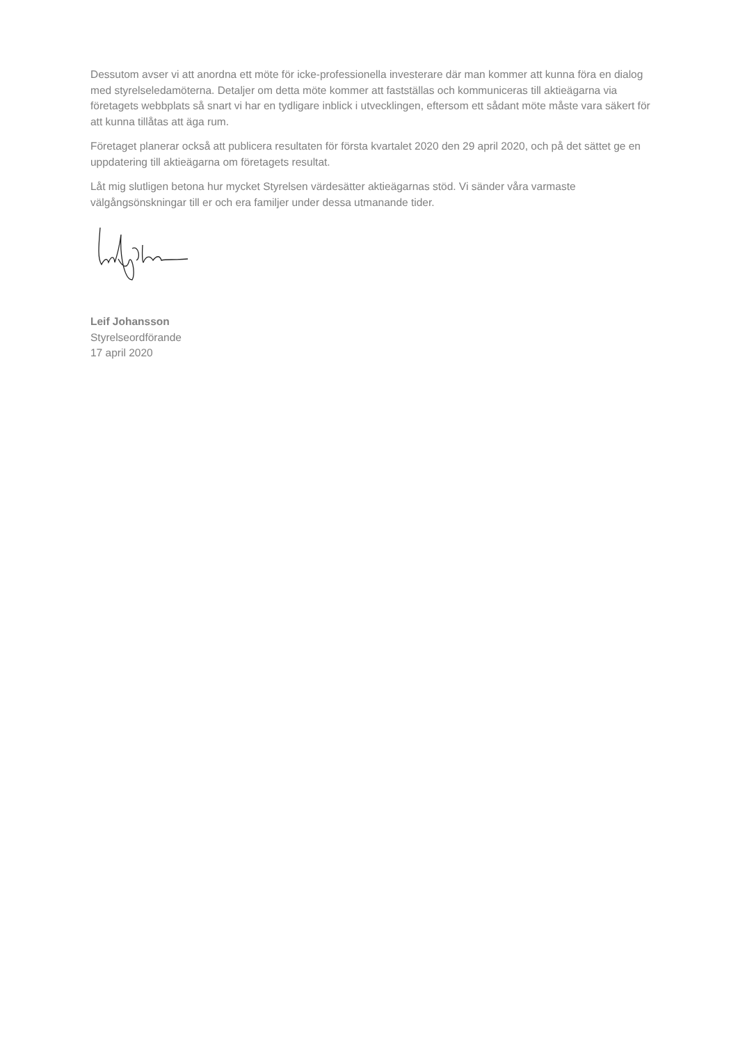Dessutom avser vi att anordna ett möte för icke-professionella investerare där man kommer att kunna föra en dialog med styrelseledamöterna. Detaljer om detta möte kommer att fastställas och kommuniceras till aktieägarna via företagets webbplats så snart vi har en tydligare inblick i utvecklingen, eftersom ett sådant möte måste vara säkert för att kunna tillåtas att äga rum.
Företaget planerar också att publicera resultaten för första kvartalet 2020 den 29 april 2020, och på det sättet ge en uppdatering till aktieägarna om företagets resultat.
Låt mig slutligen betona hur mycket Styrelsen värdesätter aktieägarnas stöd. Vi sänder våra varmaste välgångsönskningar till er och era familjer under dessa utmanande tider.
Leif Johansson
Styrelseordförande
17 april 2020